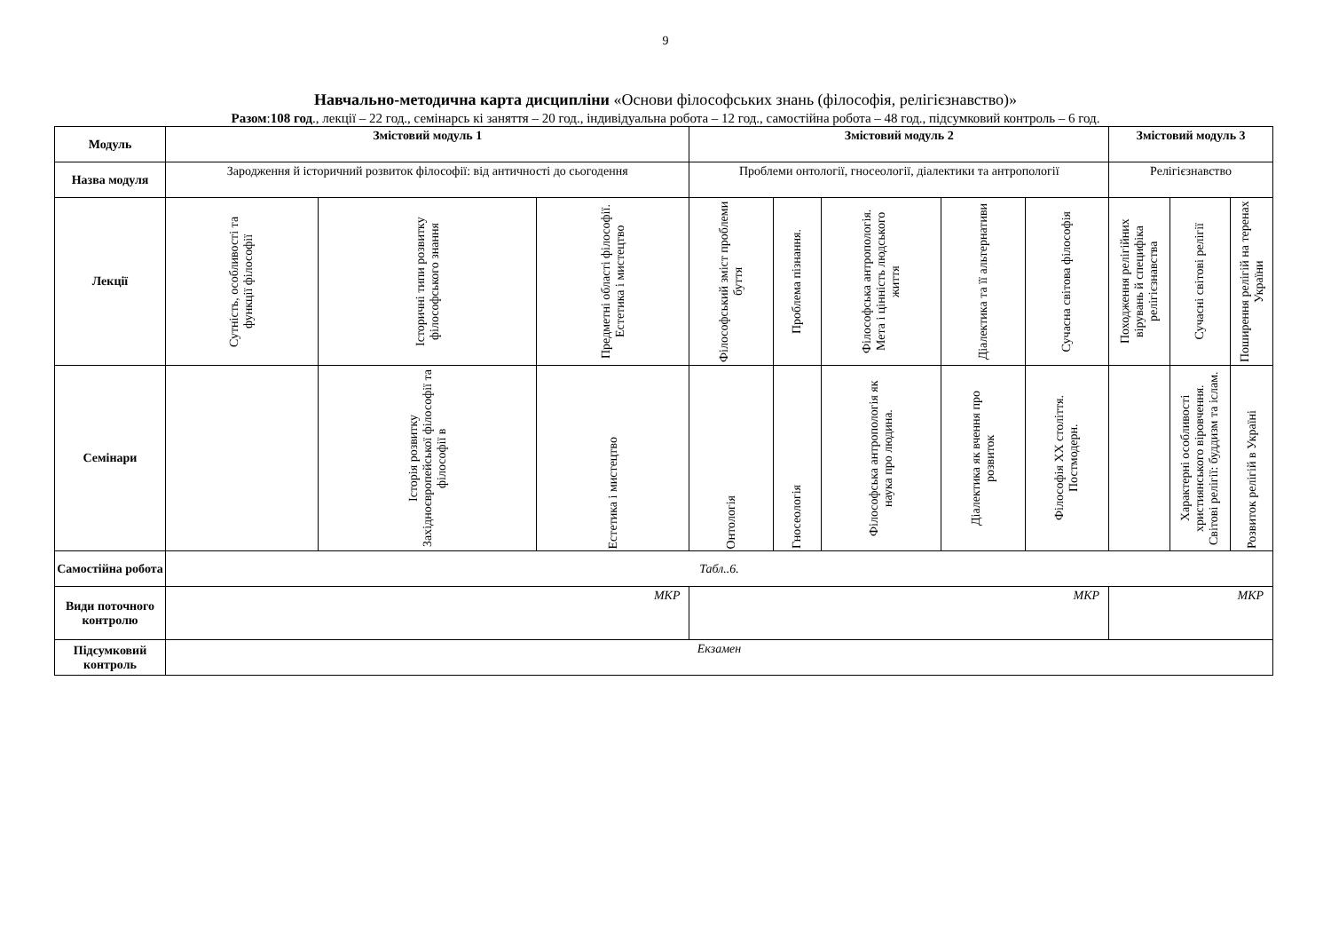9
Навчально-методична карта дисципліни «Основи філософських знань (філософія, релігієзнавство)»
Разом:108 год., лекції – 22 год., семінарсь кі заняття – 20 год., індивідуальна робота – 12 год., самостійна робота – 48 год., підсумковий контроль – 6 год.
| Модуль | Змістовий модуль 1 | | | Змістовий модуль 2 | | | | | Змістовий модуль 3 | | |
| --- | --- | --- | --- | --- | --- | --- | --- | --- | --- | --- | --- |
| Назва модуля | Зародження й історичний розвиток філософії: від античності до сьогодення | | | Проблеми онтології, гносеології, діалектики та антропології | | | | | Релігієзнавство | | |
| Лекції | Сутність, особливості та функції філософії | Історичні типи розвитку філософського знання | Предметні області філософії. Естетика і мистецтво | Філософський зміст проблеми буття | Проблема пізнання. | Філософська антропологія. Мета і цінність людського життя | Діалектика та її альтернативи | Сучасна світова філософія | Походження релігійних вірувань й специфіка релігієзнавства | Сучасні світові релігії | Поширення релігій на теренах України |
| Семінари | | Історія розвитку Західноєвропейської філософії та філософії в | Естетика і мистецтво | Онтологія | Гносеологія | Філософська антропологія як наука про людина. | Діалектика як вчення про розвиток | Філософія XX століття. Постмодерн. | | Характерні особливості християнського віровчення. Світові релігії: буддизм та іслам. | Розвиток релігій в Україні |
| Самостійна робота | Табл..6. | | | | | | | | | | |
| Види поточного контролю | МКР | | | МКР | | | | | МКР | | |
| Підсумковий контроль | Екзамен | | | | | | | | | | |